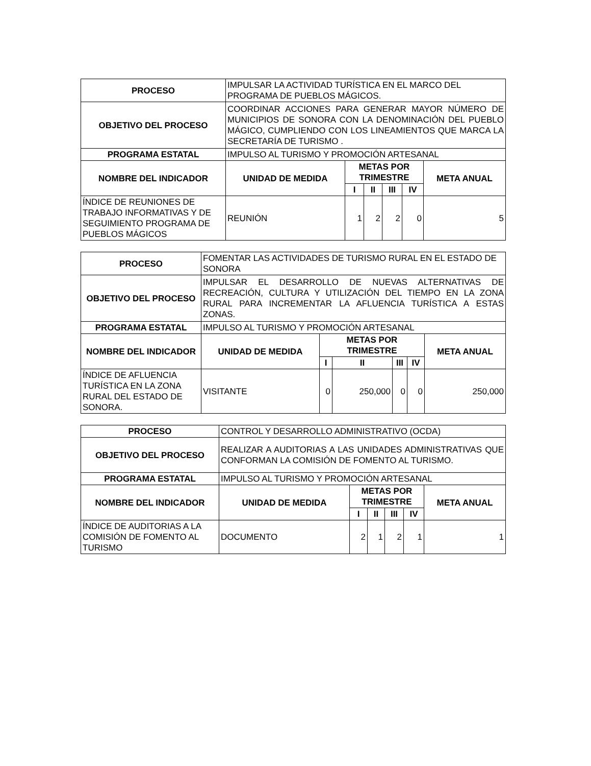| PROCESO | IMPULSAR LA ACTIVIDAD TURÍSTICA EN EL MARCO DEL PROGRAMA DE PUEBLOS MÁGICOS. | | | | | |
| OBJETIVO DEL PROCESO | COORDINAR ACCIONES PARA GENERAR MAYOR NÚMERO DE MUNICIPIOS DE SONORA CON LA DENOMINACIÓN DEL PUEBLO MÁGICO, CUMPLIENDO CON LOS LINEAMIENTOS QUE MARCA LA SECRETARÍA DE TURISMO . | | | | | |
| PROGRAMA ESTATAL | IMPULSO AL TURISMO Y PROMOCIÓN ARTESANAL | | | | | |
| NOMBRE DEL INDICADOR | UNIDAD DE MEDIDA | METAS POR TRIMESTRE | | | | META ANUAL |
| | | I | II | III | IV | |
| ÍNDICE DE REUNIONES DE TRABAJO INFORMATIVAS Y DE SEGUIMIENTO PROGRAMA DE PUEBLOS MÁGICOS | REUNIÓN | 1 | 2 | 2 | 0 | 5 |
| PROCESO | FOMENTAR LAS ACTIVIDADES DE TURISMO RURAL EN EL ESTADO DE SONORA | | | | | |
| OBJETIVO DEL PROCESO | IMPULSAR EL DESARROLLO DE NUEVAS ALTERNATIVAS DE RECREACIÓN, CULTURA Y UTILIZACIÓN DEL TIEMPO EN LA ZONA RURAL PARA INCREMENTAR LA AFLUENCIA TURÍSTICA A ESTAS ZONAS. | | | | | |
| PROGRAMA ESTATAL | IMPULSO AL TURISMO Y PROMOCIÓN ARTESANAL | | | | | |
| NOMBRE DEL INDICADOR | UNIDAD DE MEDIDA | METAS POR TRIMESTRE | | | | META ANUAL |
| | | I | II | III | IV | |
| ÍNDICE DE AFLUENCIA TURÍSTICA EN LA ZONA RURAL DEL ESTADO DE SONORA. | VISITANTE | 0 | 250,000 | 0 | 0 | 250,000 |
| PROCESO | CONTROL Y DESARROLLO ADMINISTRATIVO (OCDA) | | | | | |
| OBJETIVO DEL PROCESO | REALIZAR A AUDITORIAS A LAS UNIDADES ADMINISTRATIVAS QUE CONFORMAN LA COMISIÓN DE FOMENTO AL TURISMO. | | | | | |
| PROGRAMA ESTATAL | IMPULSO AL TURISMO Y PROMOCIÓN ARTESANAL | | | | | |
| NOMBRE DEL INDICADOR | UNIDAD DE MEDIDA | METAS POR TRIMESTRE | | | | META ANUAL |
| | | I | II | III | IV | |
| ÍNDICE DE AUDITORIAS A LA COMISIÓN DE FOMENTO AL TURISMO | DOCUMENTO | 2 | 1 | 2 | 1 | 1 |